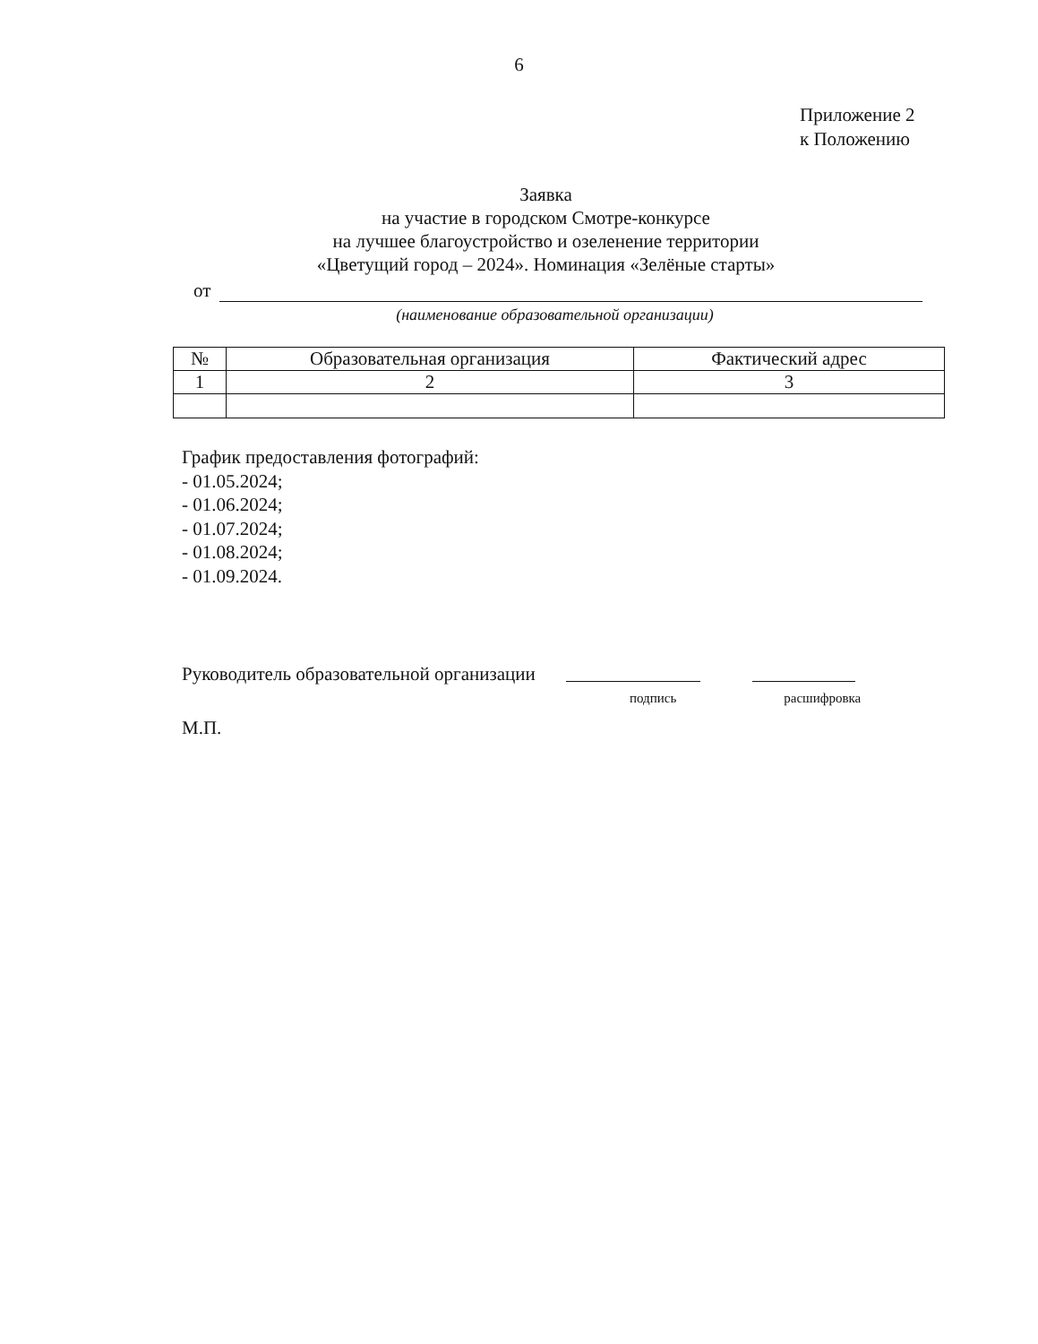6
Приложение 2
к Положению
Заявка
на участие в городском Смотре-конкурсе
на лучшее благоустройство и озеленение территории
«Цветущий город – 2024». Номинация «Зелёные старты»
от
(наименование образовательной организации)
| № | Образовательная организация | Фактический адрес |
| --- | --- | --- |
| 1 | 2 | 3 |
График предоставления фотографий:
- 01.05.2024;
- 01.06.2024;
- 01.07.2024;
- 01.08.2024;
- 01.09.2024.
Руководитель образовательной организации
подпись расшифровка
М.П.